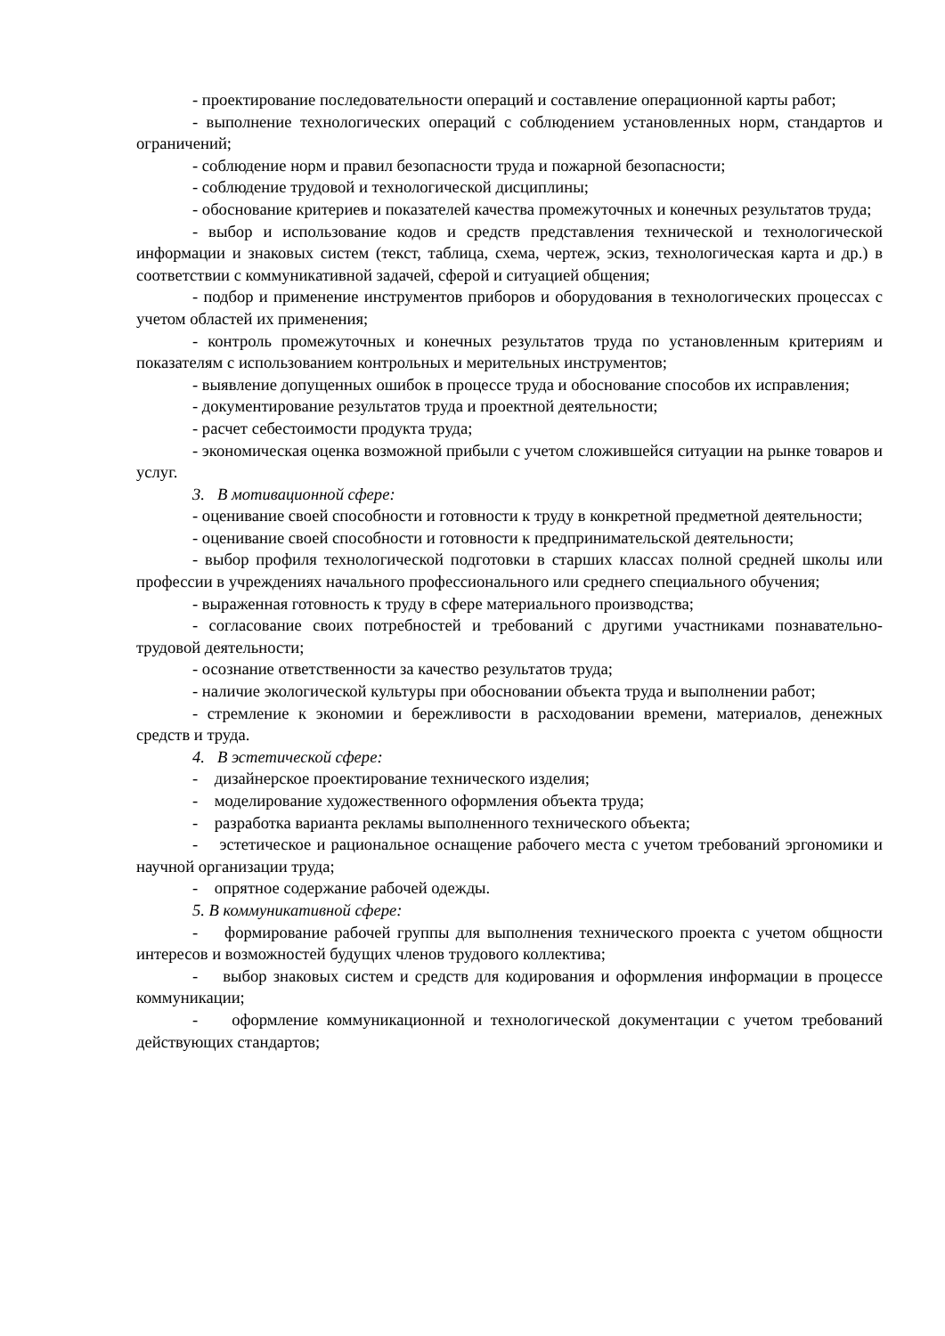- проектирование последовательности операций и составление операционной карты работ;
- выполнение технологических операций с соблюдением установленных норм, стандартов и ограничений;
- соблюдение норм и правил безопасности труда и пожарной безопасности;
- соблюдение трудовой и технологической дисциплины;
- обоснование критериев и показателей качества промежуточных и конечных результатов труда;
- выбор и использование кодов и средств представления технической и технологической информации и знаковых систем (текст, таблица, схема, чертеж, эскиз, технологическая карта и др.) в соответствии с коммуникативной задачей, сферой и ситуацией общения;
- подбор и применение инструментов приборов и оборудования в технологических процессах с учетом областей их применения;
- контроль промежуточных и конечных результатов труда по установленным критериям и показателям с использованием контрольных и мерительных инструментов;
- выявление допущенных ошибок в процессе труда и обоснование способов их исправления;
- документирование результатов труда и проектной деятельности;
- расчет себестоимости продукта труда;
- экономическая оценка возможной прибыли с учетом сложившейся ситуации на рынке товаров и услуг.
3. В мотивационной сфере:
- оценивание своей способности и готовности к труду в конкретной предметной деятельности;
- оценивание своей способности и готовности к предпринимательской деятельности;
- выбор профиля технологической подготовки в старших классах полной средней школы или профессии в учреждениях начального профессионального или среднего специального обучения;
- выраженная готовность к труду в сфере материального производства;
- согласование своих потребностей и требований с другими участниками познавательно-трудовой деятельности;
- осознание ответственности за качество результатов труда;
- наличие экологической культуры при обосновании объекта труда и выполнении работ;
- стремление к экономии и бережливости в расходовании времени, материалов, денежных средств и труда.
4. В эстетической сфере:
- дизайнерское проектирование технического изделия;
- моделирование художественного оформления объекта труда;
- разработка варианта рекламы выполненного технического объекта;
- эстетическое и рациональное оснащение рабочего места с учетом требований эргономики и научной организации труда;
- опрятное содержание рабочей одежды.
5. В коммуникативной сфере:
- формирование рабочей группы для выполнения технического проекта с учетом общности интересов и возможностей будущих членов трудового коллектива;
- выбор знаковых систем и средств для кодирования и оформления информации в процессе коммуникации;
- оформление коммуникационной и технологической документации с учетом требований действующих стандартов;